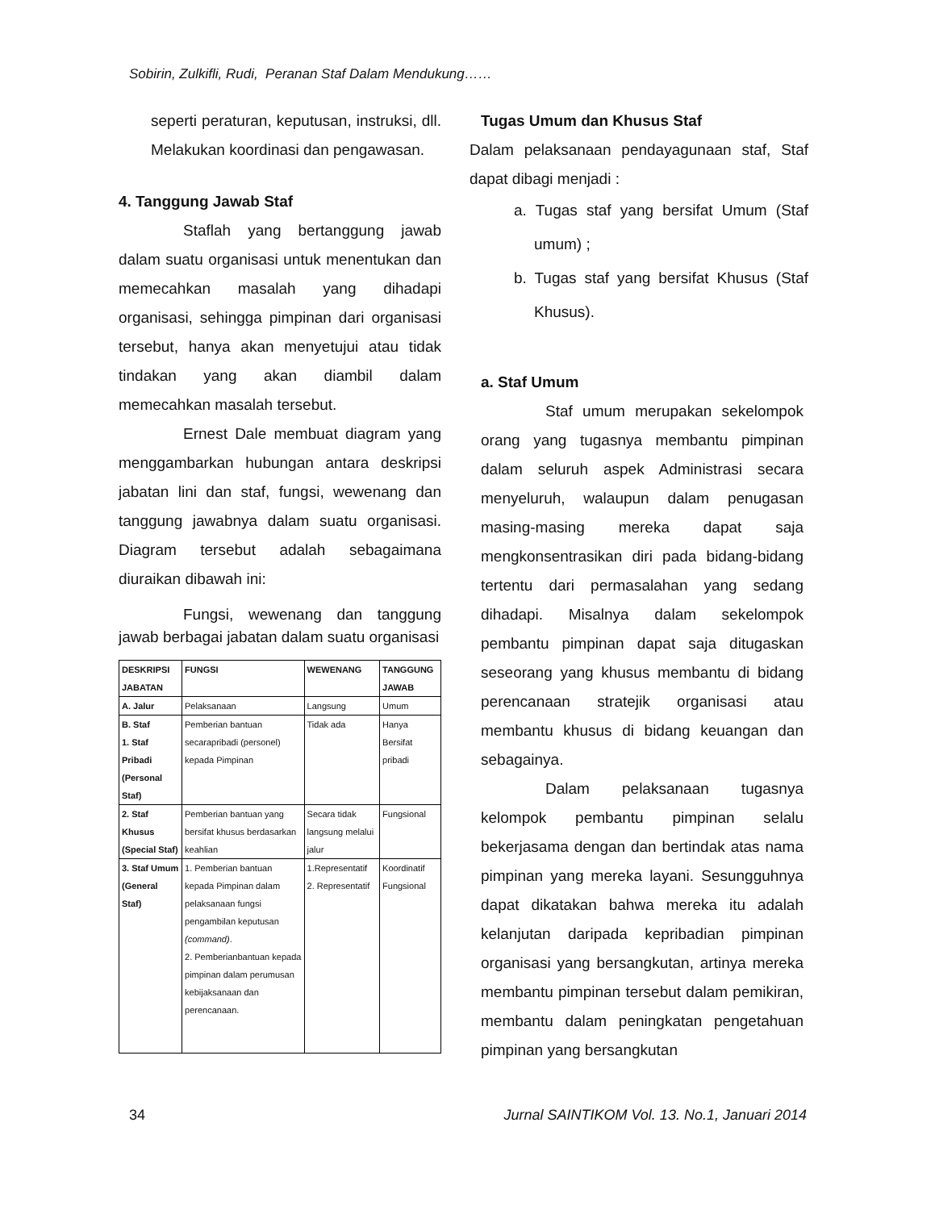Sobirin, Zulkifli, Rudi, Peranan Staf Dalam Mendukung……
seperti peraturan, keputusan, instruksi, dll. Melakukan koordinasi dan pengawasan.
4. Tanggung Jawab Staf
Staflah yang bertanggung jawab dalam suatu organisasi untuk menentukan dan memecahkan masalah yang dihadapi organisasi, sehingga pimpinan dari organisasi tersebut, hanya akan menyetujui atau tidak tindakan yang akan diambil dalam memecahkan masalah tersebut.
Ernest Dale membuat diagram yang menggambarkan hubungan antara deskripsi jabatan lini dan staf, fungsi, wewenang dan tanggung jawabnya dalam suatu organisasi. Diagram tersebut adalah sebagaimana diuraikan dibawah ini:
Fungsi, wewenang dan tanggung jawab berbagai jabatan dalam suatu organisasi
| DESKRIPSI JABATAN | FUNGSI | WEWENANG | TANGGUNG JAWAB |
| --- | --- | --- | --- |
| A. Jalur | Pelaksanaan | Langsung | Umum |
| B. Staf 1. Staf Pribadi (Personal Staf) | Pemberian bantuan secarapribadi (personel) kepada Pimpinan | Tidak ada | Hanya Bersifat pribadi |
| 2. Staf Khusus (Special Staf) | Pemberian bantuan yang bersifat khusus berdasarkan keahlian | Secara tidak langsung melalui jalur | Fungsional |
| 3. Staf Umum (General Staf) | 1. Pemberian bantuan kepada Pimpinan dalam pelaksanaan fungsi pengambilan keputusan (command) . 2. Pemberianbantuan kepada pimpinan dalam perumusan kebijaksanaan dan perencanaan. | 1.Representatif 2. Representatif | Koordinatif Fungsional |
Tugas Umum dan Khusus Staf
Dalam pelaksanaan pendayagunaan staf, Staf dapat dibagi menjadi :
a. Tugas staf yang bersifat Umum (Staf umum) ;
b. Tugas staf yang bersifat Khusus (Staf Khusus).
a. Staf Umum
Staf umum merupakan sekelompok orang yang tugasnya membantu pimpinan dalam seluruh aspek Administrasi secara menyeluruh, walaupun dalam penugasan masing-masing mereka dapat saja mengkonsentrasikan diri pada bidang-bidang tertentu dari permasalahan yang sedang dihadapi. Misalnya dalam sekelompok pembantu pimpinan dapat saja ditugaskan seseorang yang khusus membantu di bidang perencanaan stratejik organisasi atau membantu khusus di bidang keuangan dan sebagainya.
Dalam pelaksanaan tugasnya kelompok pembantu pimpinan selalu bekerjasama dengan dan bertindak atas nama pimpinan yang mereka layani. Sesungguhnya dapat dikatakan bahwa mereka itu adalah kelanjutan daripada kepribadian pimpinan organisasi yang bersangkutan, artinya mereka membantu pimpinan tersebut dalam pemikiran, membantu dalam peningkatan pengetahuan pimpinan yang bersangkutan
34
Jurnal SAINTIKOM Vol. 13. No.1, Januari 2014